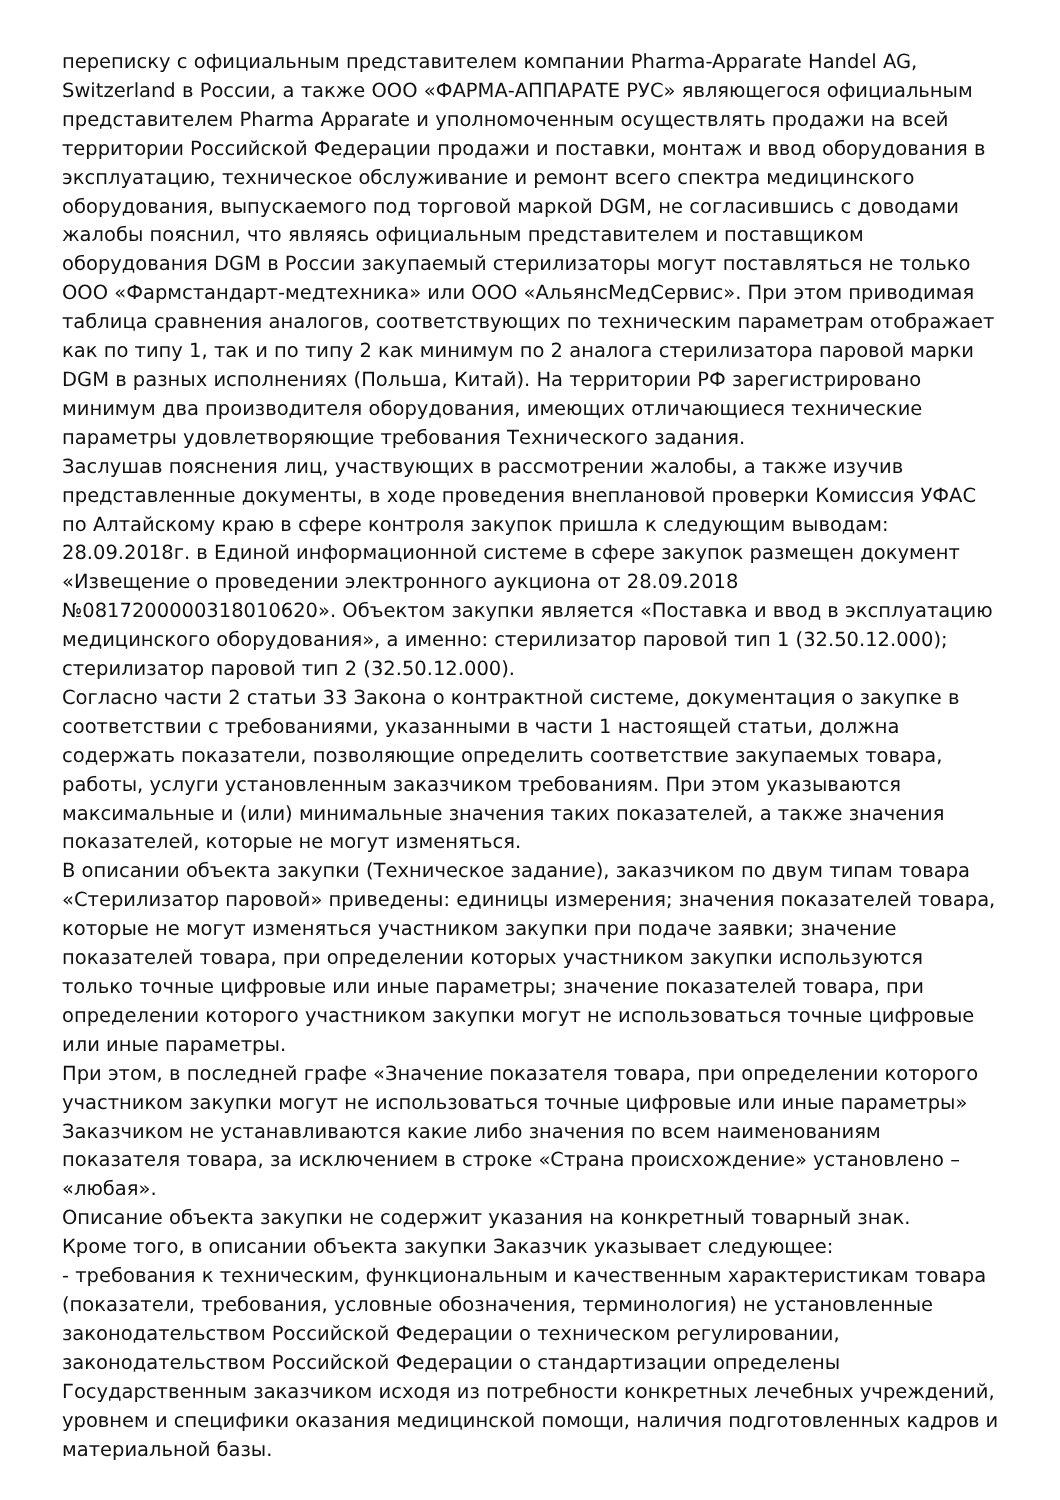переписку с официальным представителем компании Pharma-Apparate Handel AG, Switzerland в России, а также ООО «ФАРМА-АППАРАТЕ РУС» являющегося официальным представителем Pharma Apparate и уполномоченным осуществлять продажи на всей территории Российской Федерации продажи и поставки, монтаж и ввод оборудования в эксплуатацию, техническое обслуживание и ремонт всего спектра медицинского оборудования, выпускаемого под торговой маркой DGM, не согласившись с доводами жалобы пояснил, что являясь официальным представителем и поставщиком оборудования DGM в России закупаемый стерилизаторы могут поставляться не только ООО «Фармстандарт-медтехника» или ООО «АльянсМедСервис». При этом приводимая таблица сравнения аналогов, соответствующих по техническим параметрам отображает как по типу 1, так и по типу 2 как минимум по 2 аналога стерилизатора паровой марки DGM в разных исполнениях (Польша, Китай). На территории РФ зарегистрировано минимум два производителя оборудования, имеющих отличающиеся технические параметры удовлетворяющие требования Технического задания.
Заслушав пояснения лиц, участвующих в рассмотрении жалобы, а также изучив представленные документы, в ходе проведения внеплановой проверки Комиссия УФАС по Алтайскому краю в сфере контроля закупок пришла к следующим выводам:
28.09.2018г. в Единой информационной системе в сфере закупок размещен документ «Извещение о проведении электронного аукциона от 28.09.2018 №0817200000318010620». Объектом закупки является «Поставка и ввод в эксплуатацию медицинского оборудования», а именно: стерилизатор паровой тип 1 (32.50.12.000); стерилизатор паровой тип 2 (32.50.12.000).
Согласно части 2 статьи 33 Закона о контрактной системе, документация о закупке в соответствии с требованиями, указанными в части 1 настоящей статьи, должна содержать показатели, позволяющие определить соответствие закупаемых товара, работы, услуги установленным заказчиком требованиям. При этом указываются максимальные и (или) минимальные значения таких показателей, а также значения показателей, которые не могут изменяться.
В описании объекта закупки (Техническое задание), заказчиком по двум типам товара «Стерилизатор паровой» приведены: единицы измерения; значения показателей товара, которые не могут изменяться участником закупки при подаче заявки; значение показателей товара, при определении которых участником закупки используются только точные цифровые или иные параметры; значение показателей товара, при определении которого участником закупки могут не использоваться точные цифровые или иные параметры.
При этом, в последней графе «Значение показателя товара, при определении которого участником закупки могут не использоваться точные цифровые или иные параметры» Заказчиком не устанавливаются какие либо значения по всем наименованиям показателя товара, за исключением в строке «Страна происхождение» установлено – «любая».
Описание объекта закупки не содержит указания на конкретный товарный знак.
Кроме того, в описании объекта закупки Заказчик указывает следующее:
- требования к техническим, функциональным и качественным характеристикам товара (показатели, требования, условные обозначения, терминология) не установленные законодательством Российской Федерации о техническом регулировании, законодательством Российской Федерации о стандартизации определены Государственным заказчиком исходя из потребности конкретных лечебных учреждений, уровнем и специфики оказания медицинской помощи, наличия подготовленных кадров и материальной базы.